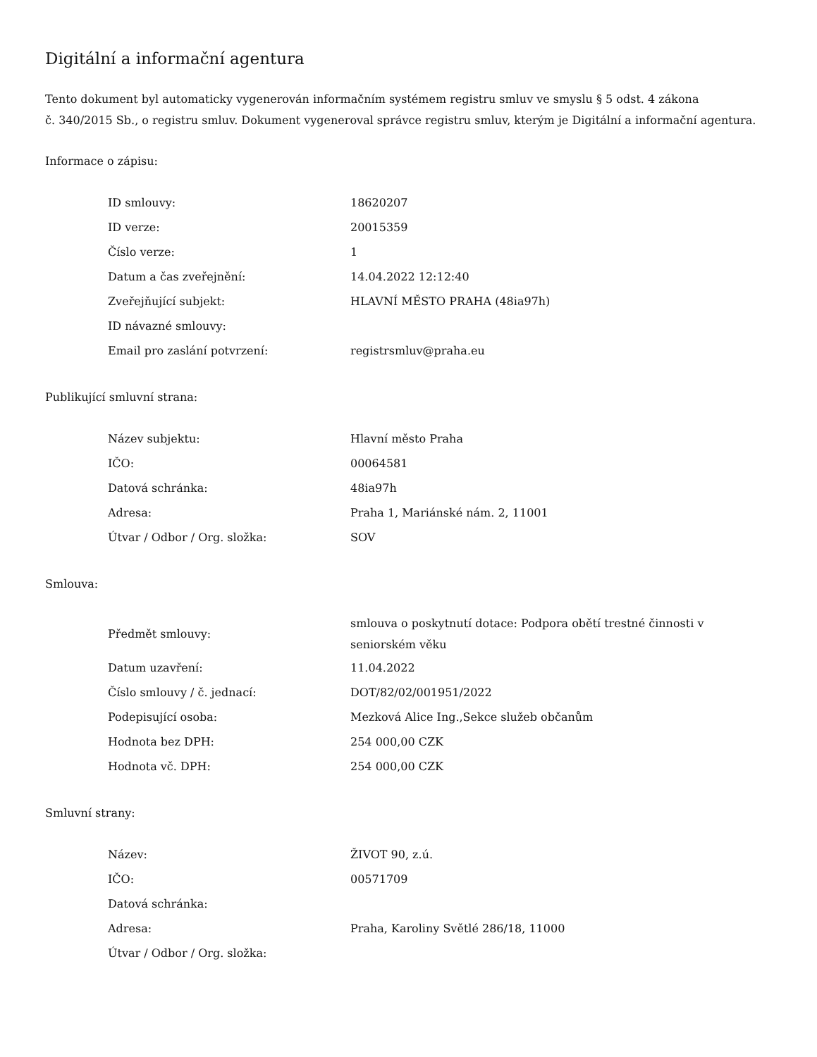Digitální a informační agentura
Tento dokument byl automaticky vygenerován informačním systémem registru smluv ve smyslu § 5 odst. 4 zákona
č. 340/2015 Sb., o registru smluv. Dokument vygeneroval správce registru smluv, kterým je Digitální a informační agentura.
Informace o zápisu:
| ID smlouvy: | 18620207 |
| ID verze: | 20015359 |
| Číslo verze: | 1 |
| Datum a čas zveřejnění: | 14.04.2022 12:12:40 |
| Zveřejňující subjekt: | HLAVNÍ MĚSTO PRAHA (48ia97h) |
| ID návazné smlouvy: | |
| Email pro zaslání potvrzení: | registrsmluv@praha.eu |
Publikující smluvní strana:
| Název subjektu: | Hlavní město Praha |
| IČO: | 00064581 |
| Datová schránka: | 48ia97h |
| Adresa: | Praha 1, Mariánské nám. 2, 11001 |
| Útvar / Odbor / Org. složka: | SOV |
Smlouva:
| Předmět smlouvy: | smlouva o poskytnutí dotace: Podpora obětí trestné činnosti v seniorském věku |
| Datum uzavření: | 11.04.2022 |
| Číslo smlouvy / č. jednací: | DOT/82/02/001951/2022 |
| Podepisující osoba: | Mezková Alice Ing.,Sekce služeb občanům |
| Hodnota bez DPH: | 254 000,00 CZK |
| Hodnota vč. DPH: | 254 000,00 CZK |
Smluvní strany:
| Název: | ŽIVOT 90, z.ú. |
| IČO: | 00571709 |
| Datová schránka: | |
| Adresa: | Praha, Karoliny Světlé 286/18, 11000 |
| Útvar / Odbor / Org. složka: | |